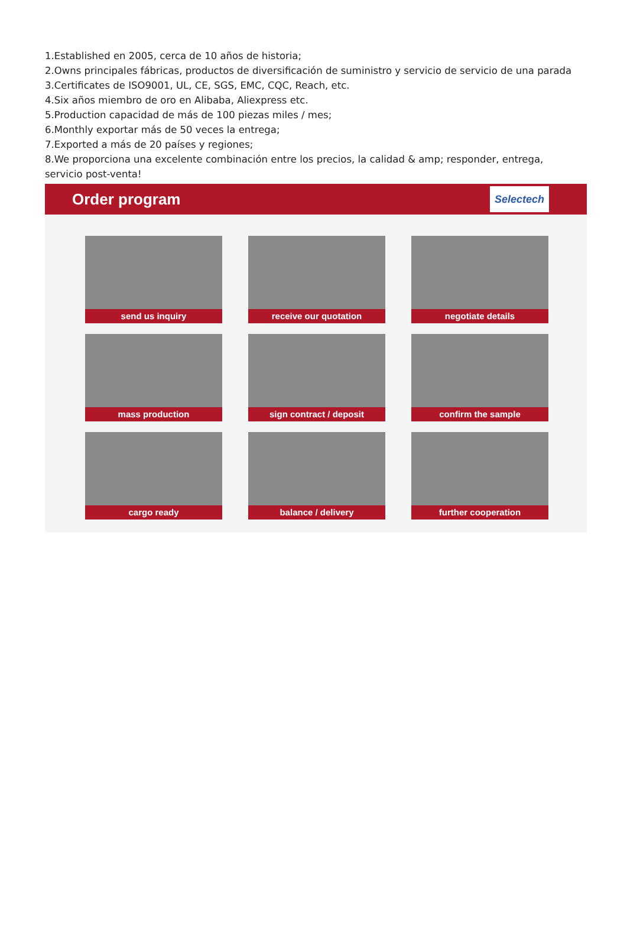1.Established en 2005, cerca de 10 años de historia;
2.Owns principales fábricas, productos de diversificación de suministro y servicio de servicio de una parada
3.Certificates de ISO9001, UL, CE, SGS, EMC, CQC, Reach, etc.
4.Six años miembro de oro en Alibaba, Aliexpress etc.
5.Production capacidad de más de 100 piezas miles / mes;
6.Monthly exportar más de 50 veces la entrega;
7.Exported a más de 20 países y regiones;
8.We proporciona una excelente combinación entre los precios, la calidad & amp; responder, entrega, servicio post-venta!
Order program Selectech
send us inquiry
receive our quotation
negotiate details
mass production
sign contract / deposit
confirm the sample
cargo ready
balance / delivery
further cooperation